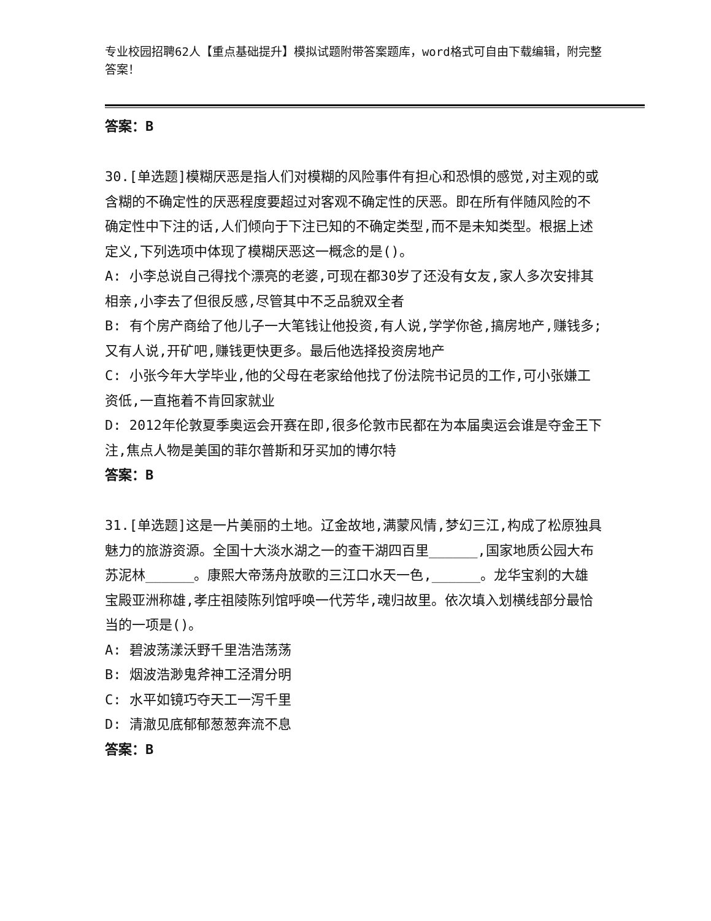专业校园招聘62人【重点基础提升】模拟试题附带答案题库，word格式可自由下载编辑，附完整答案！
答案：B
30.[单选题]模糊厌恶是指人们对模糊的风险事件有担心和恐惧的感觉,对主观的或含糊的不确定性的厌恶程度要超过对客观不确定性的厌恶。即在所有伴随风险的不确定性中下注的话,人们倾向于下注已知的不确定类型,而不是未知类型。根据上述定义,下列选项中体现了模糊厌恶这一概念的是()。
A: 小李总说自己得找个漂亮的老婆,可现在都30岁了还没有女友,家人多次安排其相亲,小李去了但很反感,尽管其中不乏品貌双全者
B: 有个房产商给了他儿子一大笔钱让他投资,有人说,学学你爸,搞房地产,赚钱多;又有人说,开矿吧,赚钱更快更多。最后他选择投资房地产
C: 小张今年大学毕业,他的父母在老家给他找了份法院书记员的工作,可小张嫌工资低,一直拖着不肯回家就业
D: 2012年伦敦夏季奥运会开赛在即,很多伦敦市民都在为本届奥运会谁是夺金王下注,焦点人物是美国的菲尔普斯和牙买加的博尔特
答案：B
31.[单选题]这是一片美丽的土地。辽金故地,满蒙风情,梦幻三江,构成了松原独具魅力的旅游资源。全国十大淡水湖之一的查干湖四百里______,国家地质公园大布苏泥林______。康熙大帝荡舟放歌的三江口水天一色,______。龙华宝刹的大雄宝殿亚洲称雄,孝庄祖陵陈列馆呼唤一代芳华,魂归故里。依次填入划横线部分最恰当的一项是()。
A: 碧波荡漾沃野千里浩浩荡荡
B: 烟波浩渺鬼斧神工泾渭分明
C: 水平如镜巧夺天工一泻千里
D: 清澈见底郁郁葱葱奔流不息
答案：B